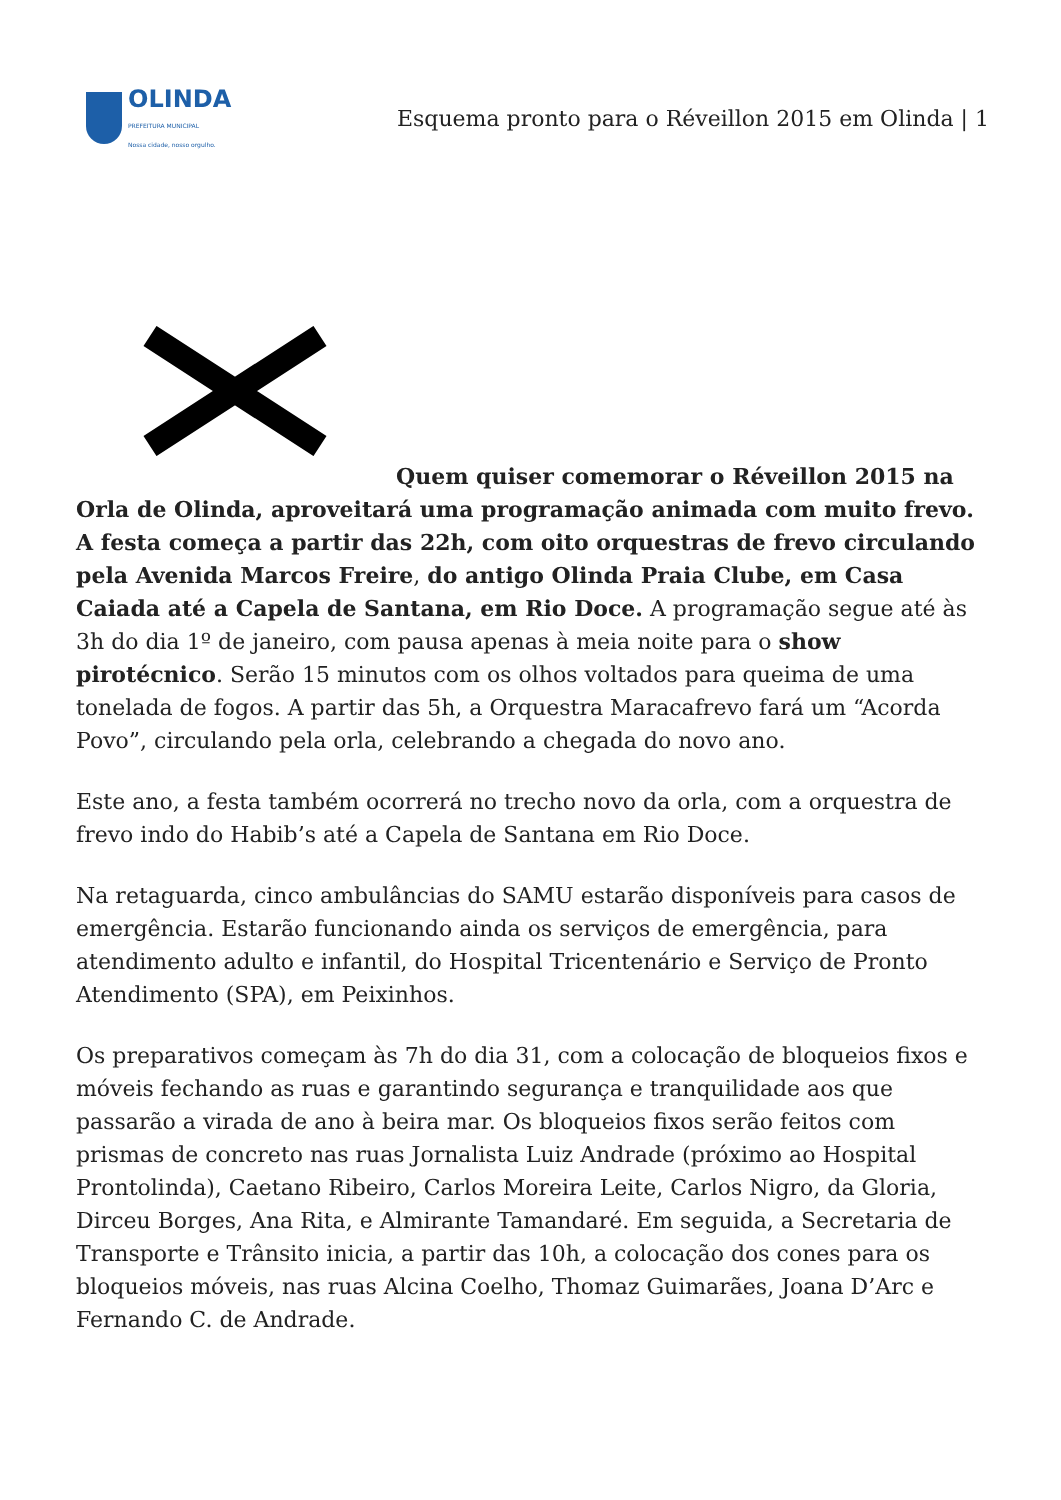OLINDA
PREFEITURA MUNICIPAL
Nossa cidade, nosso orgulho.
Esquema pronto para o Réveillon 2015 em Olinda | 1
Quem quiser comemorar o Réveillon 2015 na Orla de Olinda, aproveitará uma programação animada com muito frevo. A festa começa a partir das 22h, com oito orquestras de frevo circulando pela Avenida Marcos Freire, do antigo Olinda Praia Clube, em Casa Caiada até a Capela de Santana, em Rio Doce. A programação segue até às 3h do dia 1º de janeiro, com pausa apenas à meia noite para o show pirotécnico. Serão 15 minutos com os olhos voltados para queima de uma tonelada de fogos. A partir das 5h, a Orquestra Maracafrevo fará um “Acorda Povo”, circulando pela orla, celebrando a chegada do novo ano.
Este ano, a festa também ocorrerá no trecho novo da orla, com a orquestra de frevo indo do Habib’s até a Capela de Santana em Rio Doce.
Na retaguarda, cinco ambulâncias do SAMU estarão disponíveis para casos de emergência. Estarão funcionando ainda os serviços de emergência, para atendimento adulto e infantil, do Hospital Tricentenário e Serviço de Pronto Atendimento (SPA), em Peixinhos.
Os preparativos começam às 7h do dia 31, com a colocação de bloqueios fixos e móveis fechando as ruas e garantindo segurança e tranquilidade aos que passarão a virada de ano à beira mar. Os bloqueios fixos serão feitos com prismas de concreto nas ruas Jornalista Luiz Andrade (próximo ao Hospital Prontolinda), Caetano Ribeiro, Carlos Moreira Leite, Carlos Nigro, da Gloria, Dirceu Borges, Ana Rita, e Almirante Tamandaré. Em seguida, a Secretaria de Transporte e Trânsito inicia, a partir das 10h, a colocação dos cones para os bloqueios móveis, nas ruas Alcina Coelho, Thomaz Guimarães, Joana D’Arc e Fernando C. de Andrade.